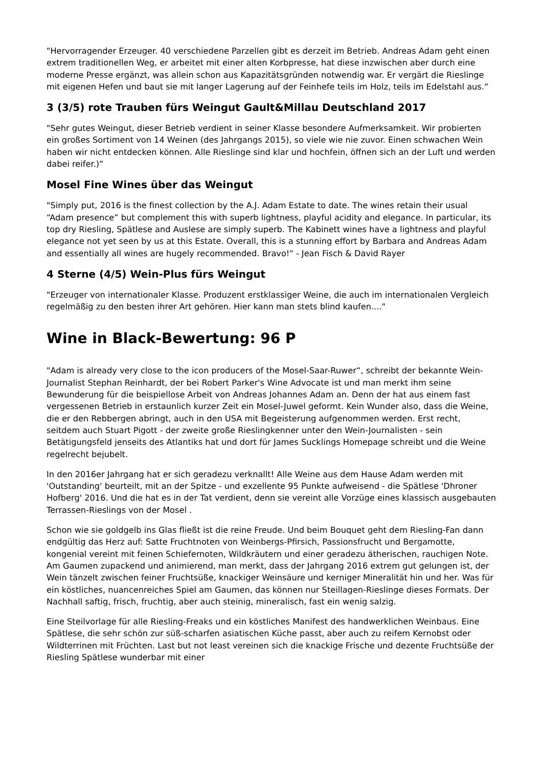"Hervorragender Erzeuger. 40 verschiedene Parzellen gibt es derzeit im Betrieb. Andreas Adam geht einen extrem traditionellen Weg, er arbeitet mit einer alten Korbpresse, hat diese inzwischen aber durch eine moderne Presse ergänzt, was allein schon aus Kapazitätsgründen notwendig war. Er vergärt die Rieslinge mit eigenen Hefen und baut sie mit langer Lagerung auf der Feinhefe teils im Holz, teils im Edelstahl aus.“
3 (3/5) rote Trauben fürs Weingut Gault&Millau Deutschland 2017
"Sehr gutes Weingut, dieser Betrieb verdient in seiner Klasse besondere Aufmerksamkeit. Wir probierten ein großes Sortiment von 14 Weinen (des Jahrgangs 2015), so viele wie nie zuvor. Einen schwachen Wein haben wir nicht entdecken können. Alle Rieslinge sind klar und hochfein, öffnen sich an der Luft und werden dabei reifer.)“
Mosel Fine Wines über das Weingut
"Simply put, 2016 is the finest collection by the A.J. Adam Estate to date. The wines retain their usual “Adam presence” but complement this with superb lightness, playful acidity and elegance. In particular, its top dry Riesling, Spätlese and Auslese are simply superb. The Kabinett wines have a lightness and playful elegance not yet seen by us at this Estate. Overall, this is a stunning effort by Barbara and Andreas Adam and essentially all wines are hugely recommended. Bravo!" - Jean Fisch & David Rayer
4 Sterne (4/5) Wein-Plus fürs Weingut
"Erzeuger von internationaler Klasse. Produzent erstklassiger Weine, die auch im internationalen Vergleich regelmäßig zu den besten ihrer Art gehören. Hier kann man stets blind kaufen...."
Wine in Black-Bewertung: 96 P
"Adam is already very close to the icon producers of the Mosel-Saar-Ruwer“, schreibt der bekannte Wein-Journalist Stephan Reinhardt, der bei Robert Parker's Wine Advocate ist und man merkt ihm seine Bewunderung für die beispiellose Arbeit von Andreas Johannes Adam an. Denn der hat aus einem fast vergessenen Betrieb in erstaunlich kurzer Zeit ein Mosel-Juwel geformt. Kein Wunder also, dass die Weine, die er den Rebbergen abringt, auch in den USA mit Begeisterung aufgenommen werden. Erst recht, seitdem auch Stuart Pigott - der zweite große Rieslingkenner unter den Wein-Journalisten - sein Betätigungsfeld jenseits des Atlantiks hat und dort für James Sucklings Homepage schreibt und die Weine regelrecht bejubelt.
In den 2016er Jahrgang hat er sich geradezu verknallt! Alle Weine aus dem Hause Adam werden mit 'Outstanding' beurteilt, mit an der Spitze - und exzellente 95 Punkte aufweisend - die Spätlese 'Dhroner Hofberg' 2016. Und die hat es in der Tat verdient, denn sie vereint alle Vorzüge eines klassisch ausgebauten Terrassen-Rieslings von der Mosel .
Schon wie sie goldgelb ins Glas fließt ist die reine Freude. Und beim Bouquet geht dem Riesling-Fan dann endgültig das Herz auf: Satte Fruchtnoten von Weinbergs-Pfirsich, Passionsfrucht und Bergamotte, kongenial vereint mit feinen Schiefernoten, Wildkräutern und einer geradezu ätherischen, rauchigen Note. Am Gaumen zupackend und animierend, man merkt, dass der Jahrgang 2016 extrem gut gelungen ist, der Wein tänzelt zwischen feiner Fruchtsüße, knackiger Weinsäure und kerniger Mineralität hin und her. Was für ein köstliches, nuancenreiches Spiel am Gaumen, das können nur Steillagen-Rieslinge dieses Formats. Der Nachhall saftig, frisch, fruchtig, aber auch steinig, mineralisch, fast ein wenig salzig.
Eine Steilvorlage für alle Riesling-Freaks und ein köstliches Manifest des handwerklichen Weinbaus. Eine Spätlese, die sehr schön zur süß-scharfen asiatischen Küche passt, aber auch zu reifem Kernobst oder Wildterrinen mit Früchten. Last but not least vereinen sich die knackige Frische und dezente Fruchtsüße der Riesling Spätlese wunderbar mit einer